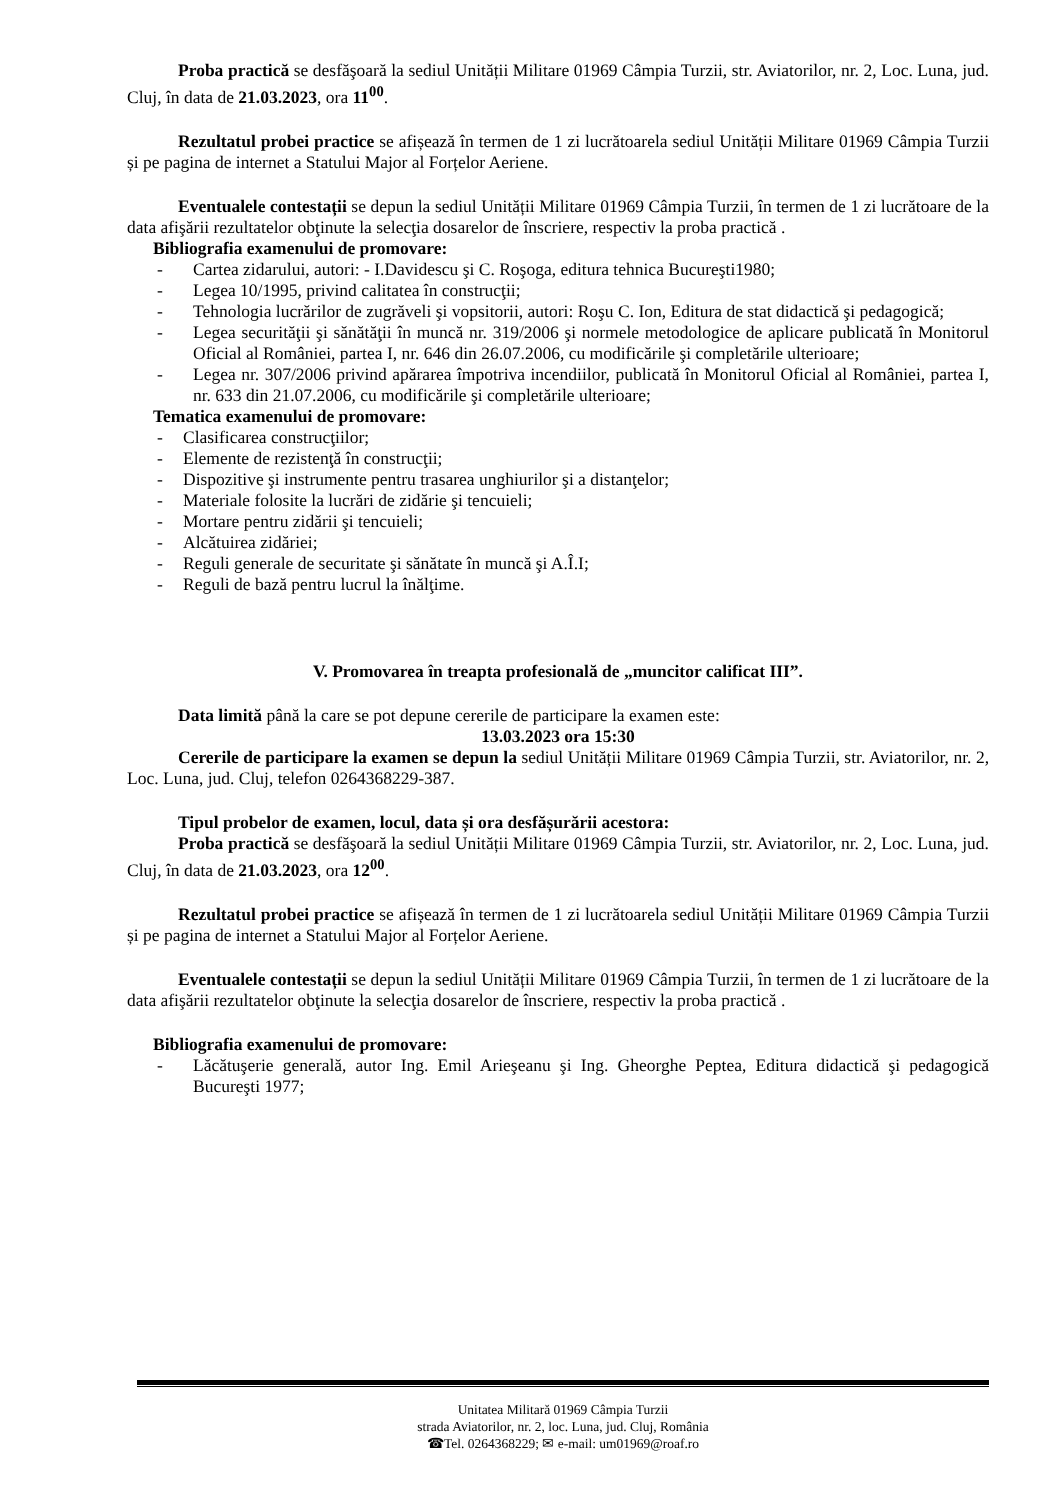Proba practică se desfăşoară la sediul Unității Militare 01969 Câmpia Turzii, str. Aviatorilor, nr. 2, Loc. Luna, jud. Cluj, în data de 21.03.2023, ora 11<sup>00</sup>.
Rezultatul probei practice se afișează în termen de 1 zi lucrătoarela sediul Unității Militare 01969 Câmpia Turzii și pe pagina de internet a Statului Major al Forțelor Aeriene.
Eventualele contestații se depun la sediul Unității Militare 01969 Câmpia Turzii, în termen de 1 zi lucrătoare de la data afişării rezultatelor obţinute la selecţia dosarelor de înscriere, respectiv la proba practică .
Bibliografia examenului de promovare:
- Cartea zidarului, autori: - I.Davidescu şi C. Roşoga, editura tehnica Bucureşti1980;
- Legea 10/1995, privind calitatea în construcţii;
- Tehnologia lucrărilor de zugrăveli şi vopsitorii, autori: Roşu C. Ion, Editura de stat didactică şi pedagogică;
- Legea securităţii şi sănătăţii în muncă nr. 319/2006 şi normele metodologice de aplicare publicată în Monitorul Oficial al României, partea I, nr. 646 din 26.07.2006, cu modificările şi completările ulterioare;
- Legea nr. 307/2006 privind apărarea împotriva incendiilor, publicată în Monitorul Oficial al României, partea I, nr. 633 din 21.07.2006, cu modificările şi completările ulterioare;
Tematica examenului de promovare:
- Clasificarea construcţiilor;
- Elemente de rezistenţă în construcţii;
- Dispozitive şi instrumente pentru trasarea unghiurilor şi a distanţelor;
- Materiale folosite la lucrări de zidărie şi tencuieli;
- Mortare pentru zidării şi tencuieli;
- Alcătuirea zidăriei;
- Reguli generale de securitate şi sănătate în muncă şi A.Î.I;
- Reguli de bază pentru lucrul la înălţime.
V. Promovarea în treapta profesională de „muncitor calificat III”.
Data limită până la care se pot depune cererile de participare la examen este:
13.03.2023 ora 15:30
Cererile de participare la examen se depun la sediul Unității Militare 01969 Câmpia Turzii, str. Aviatorilor, nr. 2, Loc. Luna, jud. Cluj, telefon 0264368229-387.
Tipul probelor de examen, locul, data și ora desfășurării acestora:
Proba practică se desfăşoară la sediul Unității Militare 01969 Câmpia Turzii, str. Aviatorilor, nr. 2, Loc. Luna, jud. Cluj, în data de 21.03.2023, ora 12<sup>00</sup>.
Rezultatul probei practice se afișează în termen de 1 zi lucrătoarela sediul Unității Militare 01969 Câmpia Turzii și pe pagina de internet a Statului Major al Forțelor Aeriene.
Eventualele contestații se depun la sediul Unității Militare 01969 Câmpia Turzii, în termen de 1 zi lucrătoare de la data afişării rezultatelor obţinute la selecţia dosarelor de înscriere, respectiv la proba practică .
Bibliografia examenului de promovare:
- Lăcătuşerie generală, autor Ing. Emil Arieşeanu şi Ing. Gheorghe Peptea, Editura didactică şi pedagogică Bucureşti 1977;
Unitatea Militară 01969 Câmpia Turzii
strada Aviatorilor, nr. 2, loc. Luna, jud. Cluj, România
☎Tel. 0264368229; ✉ e-mail: um01969@roaf.ro